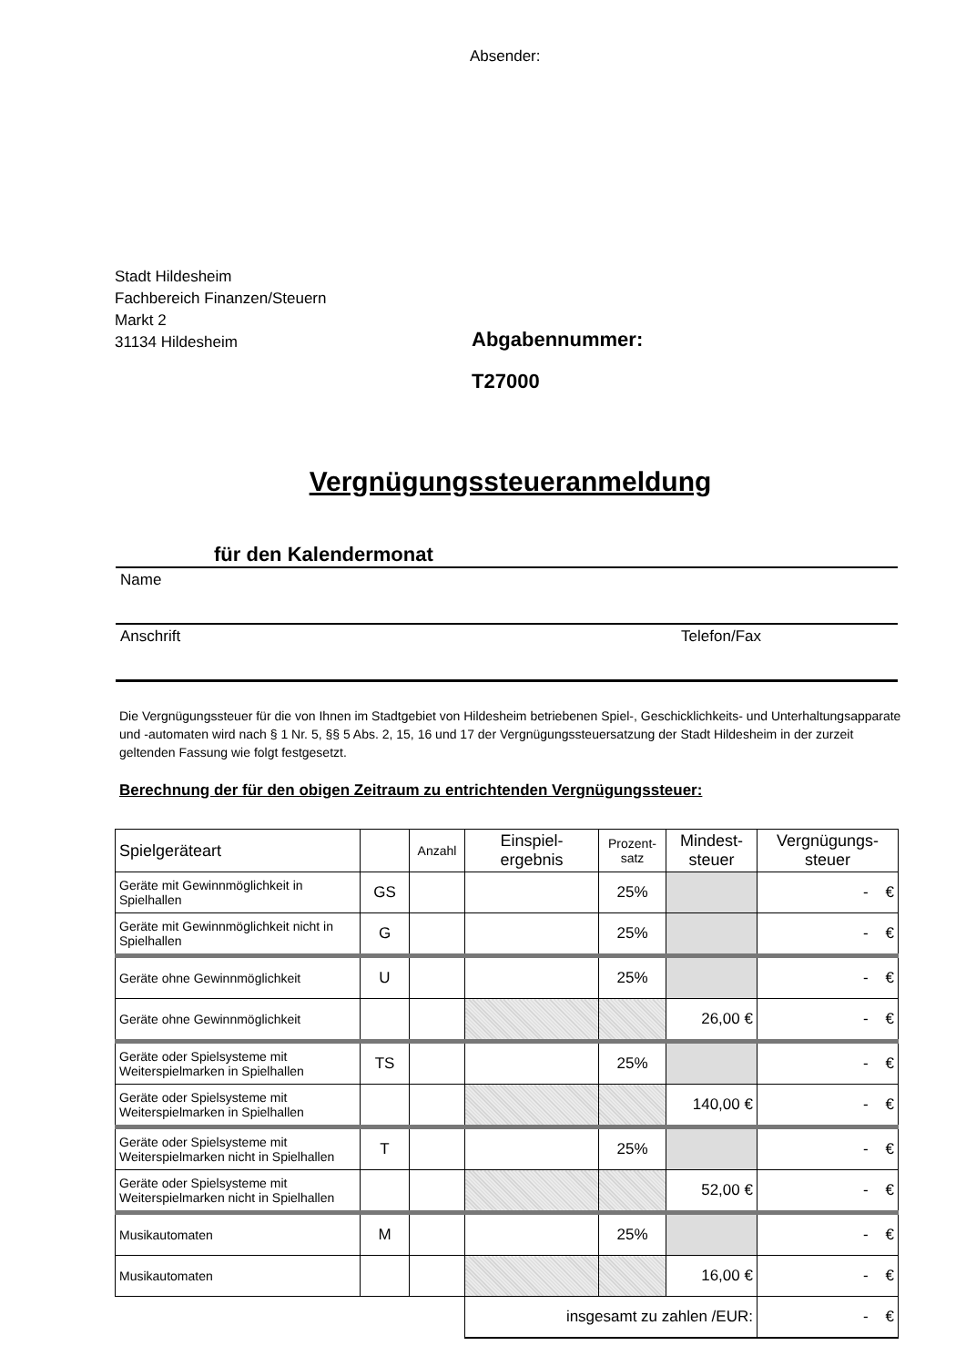Absender:
Stadt Hildesheim
Fachbereich Finanzen/Steuern
Markt 2
31134 Hildesheim
Abgabennummer:
T27000
Vergnügungssteueranmeldung
für den Kalendermonat
Name
Anschrift Telefon/Fax
Die Vergnügungssteuer für die von Ihnen im Stadtgebiet von Hildesheim betriebenen Spiel-, Geschicklichkeits- und Unterhaltungsapparate und -automaten wird nach § 1 Nr. 5, §§ 5 Abs. 2, 15, 16 und 17 der Vergnügungssteuersatzung der Stadt Hildesheim in der zurzeit geltenden Fassung wie folgt festgesetzt.
Berechnung der für den obigen Zeitraum zu entrichtenden Vergnügungssteuer:
| Spielgeräteart | | Anzahl | Einspiel- ergebnis | Prozent- satz | Mindest- steuer | Vergnügungs- steuer |
| --- | --- | --- | --- | --- | --- | --- |
| Geräte mit Gewinnmöglichkeit in Spielhallen | GS | | | 25% | | - € |
| Geräte mit Gewinnmöglichkeit nicht in Spielhallen | G | | | 25% | | - € |
| Geräte ohne Gewinnmöglichkeit | U | | | 25% | | - € |
| Geräte ohne Gewinnmöglichkeit | | | | | 26,00 € | - € |
| Geräte oder Spielsysteme mit Weiterspielmarken in Spielhallen | TS | | | 25% | | - € |
| Geräte oder Spielsysteme mit Weiterspielmarken in Spielhallen | | | | | 140,00 € | - € |
| Geräte oder Spielsysteme mit Weiterspielmarken nicht in Spielhallen | T | | | 25% | | - € |
| Geräte oder Spielsysteme mit Weiterspielmarken nicht in Spielhallen | | | | | 52,00 € | - € |
| Musikautomaten | M | | | 25% | | - € |
| Musikautomaten | | | | | 16,00 € | - € |
| | | | insgesamt zu zahlen /EUR: | | | - € |